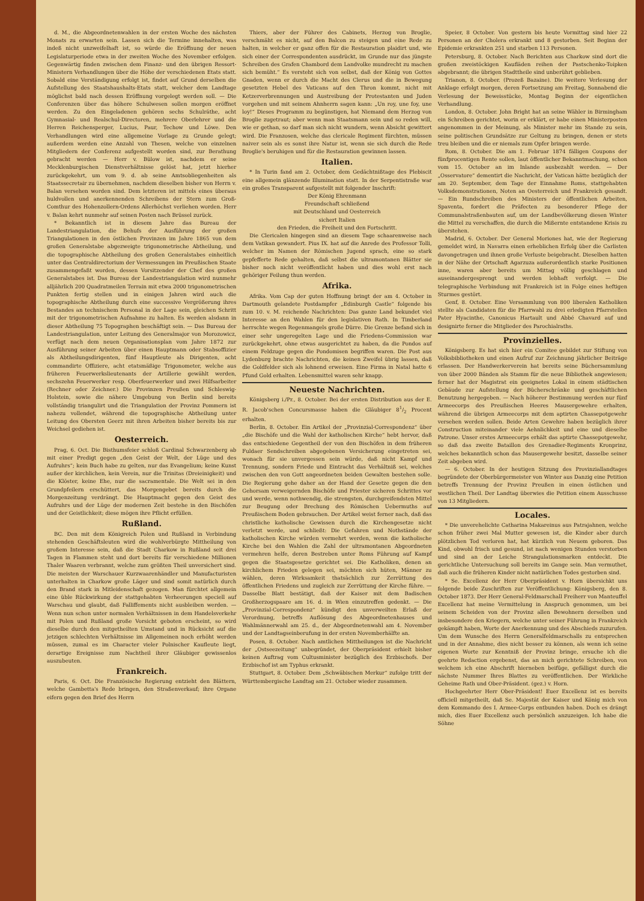d. M., die Abgeordnetenwahlen in der ersten Woche des nächsten Monats zu erwarten sein. Lassen sich die Termine innehalten, was indeß nicht unzweifelhaft ist, so würde die Eröffnung der neuen Legislaturperiode etwa in der zweiten Woche des November erfolgen. Gegenwärtig finden zwischen dem Finanz- und den übrigen Ressort-Ministern Verhandlungen über die Höhe der verschiedenen Etats statt. Sobald eine Verständigung erfolgt ist, findet auf Grund derselben die Aufstellung des Staatshaushalts-Etats statt, welcher dem Landtage möglichst bald nach dessen Eröffnung vorgelegt werden soll. — Die Conferenzen über das höhere Schulwesen sollen morgen eröffnet werden. Zu den Eingeladenen gehören sechs Schulräthe, acht Gymnasial- und Realschul-Directoren, mehrere Oberlehrer und die Herren Reichensperger, Lucius, Paur, Techow und Löwe. Den Verhandlungen wird eine allgemeine Vorlage zu Grunde gelegt; außerdem werden eine Anzahl von Thesen, welche von einzelnen Mitgliedern der Conferenz aufgestellt worden sind, zur Berathung gebracht werden — Herr v. Bülow ist, nachdem er seine Mecklenburgischen Dienstverhältnisse gelöst hat, jetzt hierher zurückgekehrt, um vom 9. d. ab seine Amtsobliegenheiten als Staatssecretair zu übernehmen, nachdem dieselben bisher von Herrn v. Balan versehen worden sind. Dem letzteren ist mittels eines überaus huldvollen und anerkennenden Schreibens der Stern zum Groß-Comthur des Hohenzollern-Ordens Allerhöchst verliehen worden. Herr v. Balan kehrt nunmehr auf seinen Posten nach Brüssel zurück.
* Bekanntlich ist in diesem Jahre das Bureau der Landestriangulation, die Behufs der Ausführung der großen Triangulationen in den östlichen Provinzen im Jahre 1865 von dem großen Generalstabe abgezweigte trigonometrische Abtheilung, und die topographische Abtheilung des großen Generalstabes einheitlich unter das Centraldirectorium der Vermessungen im Preußischen Staate zusammengefaßt worden, dessen Vorsitzender der Chef des großen Generalstabes ist. Das Bureau der Landestriangulation wird nunmehr alljährlich 200 Quadratmeilen Terrain mit etwa 2000 trigonometrischen Punkten fertig stellen und in einigen Jahren wird auch die topographische Abtheilung durch eine successive Vergrößerung ihres Bestandes an technischem Personal in der Lage sein, gleichen Schritt mit der trigonometrischen Aufnahme zu halten. Es werden alsdann in dieser Abtheilung 75 Topographen beschäftigt sein. — Das Bureau der Landestriangulation, unter Leitung des Generalmajor von Morozowicz, verfügt nach dem neuen Organisationsplan vom Jahre 1872 zur Ausführung seiner Arbeiten über einen Hauptmann oder Stabsoffizier als Abtheilungsdirigenten, fünf Hauptleute als Dirigenten, acht commandirte Offiziere, acht etatsmäßige Trigonometer, welche aus früheren Feuerwerkslieutenants der Artillerie gewählt werden, sechszehn Feuerwerker resp. Oberfeuerwerker und zwei Hilfsarbeiter (Rechner oder Zeichner.) Die Provinzen Preußen und Schleswig-Holstein, sowie die nähere Umgebung von Berlin sind bereits vollständig triangulirt und die Triangulation der Provinz Pommern ist nahezu vollendet, während die topographische Abtheilung unter Leitung des Obersten Geerz mit ihren Arbeiten bisher bereits bis zur Weichsel gediehen ist.
Oesterreich.
Prag, 6. Oct. Die Bisthumsfeier schloß Cardinal Schwarzenberg ab mit einer Predigt gegen „den Geist der Welt, der Lüge und des Aufruhrs“; kein Buch habe zu gelten, nur das Evangelium; keine Kunst außer der kirchlichen, kein Verein, nur die Trinitas (Dreieinigkeit) und die Klöster, keine Ehe, nur die sacramentale. Die Welt sei in den Grundpfeilern erschüttert, das Morgengebet bereits durch die Morgenzeitung verdrängt. Die Hauptmacht gegen den Geist des Aufruhrs und der Lüge der modernen Zeit bestehe in den Bischöfen und der Geistlichkeit; diese mögen ihre Pflicht erfüllen.
Rußland.
BC. Den mit dem Königreich Polen und Rußland in Verbindung stehenden Geschäftsleuten wird die wohlverbürgte Mittheilung von großem Interesse sein, daß die Stadt Charkow in Rußland seit drei Tagen in Flammen steht und dort bereits für verschiedene Millionen Thaler Waaren verbrannt, welche zum größten Theil unversichert sind. Die meisten der Warschauer Kurzwaarenhändler und Manufacturisten unterhalten in Charkow große Läger und sind somit natürlich durch den Brand stark in Mitleidenschaft gezogen. Man fürchtet allgemein eine üble Rückwirkung der stattgehabten Verheerungen speciell auf Warschau und glaubt, daß Falliffements nicht ausbleiben werden. — Wenn nun schon unter normalen Verhältnissen in dem Handelsverkehr mit Polen und Rußland große Vorsicht geboten erscheint, so wird dieselbe durch den mitgetheilten Umstand und in Rücksicht auf die jetzigen schlechten Verhältnisse im Allgemeinen noch erhöht werden müssen, zumal es im Character vieler Polnischer Kaufleute liegt, derartige Ereignisse zum Nachtheil ihrer Gläubiger gewissenlos auszubeuten.
Frankreich.
Paris, 6. Oct. Die Französische Regierung entzieht den Blättern, welche Gambetta's Rede bringen, den Straßenverkauf; ihre Organe eifern gegen den Brief des Herrn
Thiers, aber der Führer des Cabinets, Herzog von Broglie, verschmäht es nicht, auf den Balcon zu steigen und eine Rede zu halten, in welcher er ganz offen für die Restauration plaidirt und, wie sich einer der Correspondenten ausdrückt, im Grunde nur das jüngste Schreiben des Grafen Chambord dem Landvolke mundrecht zu machen sich bemüht.“ Es versteht sich von selbst, daß der König von Gottes Gnaden, wenn er durch die Macht des Clerus und die in Bewegung gesetzten Hebel des Vaticans auf den Thron kommt, nicht mit Ketzerverbrennungen und Austreibung der Protestanten und Juden vorgehen und mit seinem Ahnherrn sagen kann: „Un roy, une foy, une loy!“ Dieses Programm zu begünstigen, hat Niemand dem Herzog von Broglie zugetraut; aber wenn man Staatsmann sein und so reden will, wie er gethan, so darf man sich nicht wundern, wenn Absicht gewittert wird. Die Franzosen, welche das clericale Regiment fürchten, müssen naiver sein als es sonst ihre Natur ist, wenn sie sich durch die Rede Broglie's beruhigen und für die Restauration gewinnen lassen.
Italien.
* In Turin fand am 2. October, dem Gedächtnißtage des Plebiscit eine allgemein glänzende Illumination statt. In der Serpentistraße war ein großes Transparent aufgestellt mit folgender Inschrift:
Der König Ehrenmann
Freundschaft schließend
mit Deutschland und Oesterreich
sichert Italien
den Frieden, die Freiheit und den Fortschritt.
Die Clericalen hingegen sind an diesem Tage schaarenweise nach dem Vatikan gewandert. Pius IX. hat auf die Anrede des Professor Tolli, welcher im Namen der Römischen Jugend sprach, eine so stark gepfefferte Rede gehalten, daß selbst die ultramontanen Blätter sie bisher noch nicht veröffentlicht haben und dies wohl erst nach gehöriger Feilung thun werden.
Afrika.
Afrika. Vom Cap der guten Hoffnung bringt der am 4. October in Dartmouth gelandete Postdampfer „Edinburgh Castle“ folgende bis zum 10. v. M. reichende Nachrichten: Das ganze Land bekundet viel Interesse an den Wahlen für den legislativen Rath. In Timberland herrschte wegen Regenmangels große Dürre. Die Grenze befand sich in einer sehr ungeregelten Lage und die Friedens-Commission war zurückgekehrt, ohne etwas ausgerichtet zu haben, da die Pondos auf einem Feldzuge gegen die Pondomisen begriffen waren. Die Post aus Lydenburg brachte Nachrichten, die keinen Zweifel übrig lassen, daß die Goldfelder sich als lohnend erweisen. Eine Firma in Natal hatte 6 Pfund Gold erhalten. Lebensmittel waren sehr knapp.
Neueste Nachrichten.
Königsberg i./Pr., 8. October. Bei der ersten Distribution aus der E. R. Jacob'schen Concursmasse haben die Gläubiger 81/2 Procent erhalten.
Berlin, 8. October. Ein Artikel der „Provinzial-Correspondenz“ über „die Bischöfe und die Wahl der katholischen Kirche“ hebt hervor, daß das entschiedene Gegentheil der von den Bischöfen in dem früheren Fuldaer Sendschreiben abgegebenen Versicherung eingetreten sei, wonach für sie unvergessen sein würde, daß nicht Kampf und Trennung, sondern Friede und Eintracht das Verhältniß sei, welches zwischen den von Gott angeordneten beiden Gewalten bestehen solle. Die Regierung gehe daher an der Hand der Gesetze gegen die den Gehorsam verweigernden Bischöfe und Priester sicheren Schrittes vor und werde, wenn nothwendig, die strengsten, durchgreifendsten Mittel zur Beugung oder Brechung des Römischen Uebermuths auf Preußischem Boden gebrauchen. Der Artikel weist ferner nach, daß das christliche katholische Gewissen durch die Kirchengesetze nicht verletzt werde, und schließt: Die Gefahren und Nothstände der katholischen Kirche würden vermehrt werden, wenn die katholische Kirche bei den Wahlen die Zahl der ultramontanen Abgeordneten vermehren helfe, deren Bestreben unter Roms Führung auf Kampf gegen die Staatsgesetze gerichtet sei. Die Katholiken, denen an kirchlichem Frieden gelegen sei, möchten sich hüten, Männer zu wählen, deren Wirksamkeit thatsächlich zur Zerrüttung des öffentlichen Friedens und zugleich zur Zerrüttung der Kirche führe. — Dasselbe Blatt bestätigt, daß der Kaiser mit dem Badischen Großherzogspaare am 16. d. in Wien einzutreffen gedenkt. — Die „Provinzial-Correspondenz“ kündigt den unverweilten Erlaß der Verordnung, betreffs Auflösung des Abgeordnetenhauses und Wahlmännerwahl am 25. d., der Abgeordnetenwahl am 4. November und der Landtagseinberufung in der ersten Novemberhälfte an.
Posen, 8. October. Nach amtlichen Mittheilungen ist die Nachricht der „Ostseezeitung“ unbegründet, der Oberpräsident erhielt bisher keinen Auftrag vom Cultusminister bezüglich des Erzbischofs. Der Erzbischof ist am Typhus erkrankt.
Stuttgart, 8. October. Dem „Schwäbischen Merkur“ zufolge tritt der Württembergische Landtag am 21. October wieder zusammen.
Speier, 8 October. Von gestern bis heute Vormittag sind hier 22 Personen an der Cholera erkrankt und 8 gestorben. Seit Beginn der Epidemie erkrankten 251 und starben 113 Personen.
Petersburg, 8. October. Nach Berichten aus Charkow sind dort die großen zweistöckigen Kaufläden reihen der Pastschenko-Toipken abgebrannt; die übrigen Stadttheile sind unberührt geblieben.
Trianon, 8. October. (Prozeß Bazaine). Die weitere Verlesung der Anklage erfolgt morgen, deren Fortsetzung am Freitag, Sonnabend die Verlesung der Beweisstücke, Montag Beginn der eigentlichen Verhandlung.
London, 8. October. John Bright hat an seine Wähler in Birmingham ein Schreiben gerichtet, worin er erklärt, er habe einen Ministerposten angenommen in der Meinung, als Minister mehr im Stande zu sein, seine politischen Grundsätze zur Geltung zu bringen, denen er stets treu bleiben und die er niemals zum Opfer bringen werde.
Rom, 8. October. Die am 1. Februar 1874 fälligen Coupons der fünfprocentigen Rente sollen, laut öffentlicher Bekanntmachung, schon vom 15. October an im Inlande ausbezahlt werden. — Der „Osservatore“ dementirt die Nachricht, der Vatican hätte bezüglich der am 20. September, dem Tage der Einnahme Roms, stattgehabten Volksdemonstrationen, Noten an Oesterreich und Frankreich gesandt. — Ein Rundschreiben des Ministers der öffentlichen Arbeiten, Spaventa, fordert die Präfecten zu besonderer Pflege der Communalstraßenbauten auf, um der Landbevölkerung diesen Winter die Mittel zu verschaffen, die durch die Mißernte entstandene Krisis zu überstehen.
Madrid, 6. October. Der General Moriones hat, wie der Regierung gemeldet wird, in Navarra einen erheblichen Erfolg über die Carlisten davongetragen und ihnen große Verluste beigebracht. Dieselben hatten in der Nähe der Ortschaft Agarzuza außerordentlich starke Positionen inne, waren aber bereits um Mittag völlig geschlagen und auseinandergesprengt und werden lebhaft verfolgt. — Die telegraphische Verbindung mit Frankreich ist in Folge eines heftigen Sturmes gestört.
Genf, 8. October. Eine Versammlung von 800 liberalen Katholiken stellte als Candidaten für die Pfarrwahl zu drei erledigten Pfarrstellen Pater Hyacinthe, Canonicus Hartault und Abbé Chavard auf und designirte ferner die Mitglieder des Parochialraths.
Provinzielles.
Königsberg. Es hat sich hier ein Comitee gebildet zur Stiftung von Volksbibliotheken und einen Aufruf zur Zeichnung jährlicher Beiträge erlassen. Der Handwerkerverein hat bereits seine Büchersammlung von über 2000 Bänden als Stamm für die neue Bibliothek angewiesen; ferner hat der Magistrat ein geeignetes Lokal in einem städtischen Gebäude zur Aufstellung der Bücherschränke und geschäftlichen Benutzung hergegeben. — Nach höherer Bestimmung werden nur fünf Armeecorps des Preußischen Heeres Mausergewehre erhalten, während die übrigen Armeecorps mit dem aptirten Chassepotgewehr versehen werden sollen. Beide Arten Gewehre haben bezüglich ihrer Construction miteinander viele Aehnlichkeit und eine und dieselbe Patrone. Unser erstes Armeecorps erhält das aptirte Chassepotgewehr, so daß das zweite Bataillon des Grenadier-Regiments Kronprinz, welches bekanntlich schon das Mausergewehr besitzt, dasselbe seiner Zeit abgeben wird.
— 6. October. In der heutigen Sitzung des Provinziallandtages begründete der Oberbürgermeister von Winter aus Danzig eine Petition betreffs Trennung der Provinz Preußen in einen östlichen und westlichen Theil. Der Landtag überwies die Petition einem Ausschusse von 13 Mitgliedern.
Locales.
* Die unverehelichte Catharina Makareinus aus Patrajahnen, welche schon früher zwei Mal Mutter gewesen ist, die Kinder aber durch plötzlichen Tod verloren hat, hat kürzlich von Neuem geboren. Das Kind, obwohl frisch und gesund, ist nach wenigen Stunden verstorben und sind an der Leiche Strangulationsmarken entdeckt. Die gerichtliche Untersuchung soll bereits im Gange sein. Man vermuthet, daß auch die früheren Kinder nicht natürlichen Todes gestorben sind.
* Se. Excellenz der Herr Oberpräsident v. Horn übersichkt uns folgende beide Zuschriften zur Veröffentlichung: Königsberg, den 8. October 1873. Der Herr General-Feldmarschall Freiherr von Manteuffel Excellenz hat meine Vermittelung in Anspruch genommen, um bei seinem Scheiden von der Provinz allen Bewohnern derselben und insbesondere den Kriegern, welche unter seiner Führung in Frankreich gekämpft haben, Worte der Anerkennung und des Abschieds zuzurufen. Um dem Wunsche des Herrn Generalfeldmarschalls zu entsprechen und in der Annahme, dies nicht besser zu können, als wenn ich seine eigenen Worte zur Kenntniß der Provinz bringe, ersuche ich die geehrte Redaction ergebenst, das an mich gerichtete Schreiben, von welchem ich eine Abschrift hierneben beifüge, gefälligst durch die nächste Nummer Ihres Blattes zu veröffentlichen. Der Wirkliche Geheime Rath und Ober-Präsident. (gez.) v. Horn.
Hochgeehrter Herr Ober-Präsident! Euer Excellenz ist es bereits officiell mitgetheilt, daß Se. Majestät der Kaiser und König mich von dem Kommando des I. Armee-Corps entbunden haben. Doch es drängt mich, dies Euer Excellenz auch persönlich anzuzeigen. Ich habe die Söhne